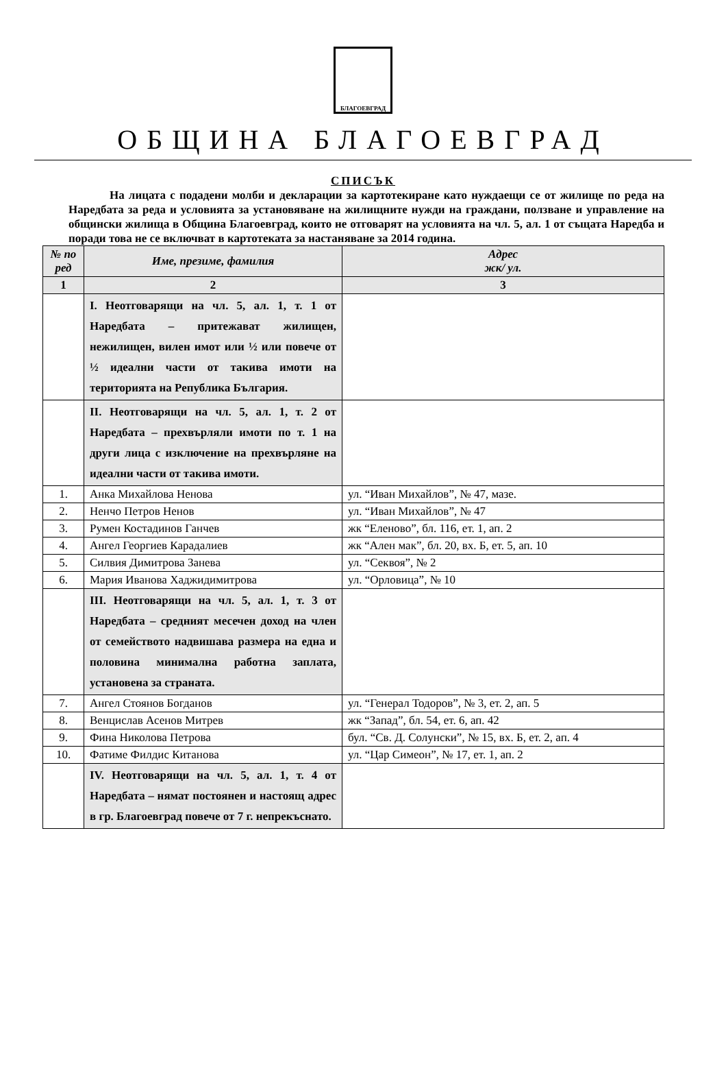БЛАГОЕВГРАД
ОБЩИНА БЛАГОЕВГРАД
СПИСЪК
На лицата с подадени молби и декларации за картотекиране като нуждаещи се от жилище по реда на Наредбата за реда и условията за установяване на жилищните нужди на граждани, ползване и управление на общински жилища в Община Благоевград, които не отговарят на условията на чл. 5, ал. 1 от същата Наредба и поради това не се включват в картотеката за настаняване за 2014 година.
| № по ред | Име, презиме, фамилия | Адрес жк/ ул. |
| --- | --- | --- |
| 1 | 2 | 3 |
| | I. Неотговарящи на чл. 5, ал. 1, т. 1 от Наредбата – притежават жилищен, нежилищен, вилен имот или ½ или повече от ½ идеални части от такива имоти на територията на Република България. | |
| | II. Неотговарящи на чл. 5, ал. 1, т. 2 от Наредбата – прехвърляли имоти по т. 1 на други лица с изключение на прехвърляне на идеални части от такива имоти. | |
| 1. | Анка Михайлова Ненова | ул. “Иван Михайлов”, № 47, мазе. |
| 2. | Ненчо Петров Ненов | ул. “Иван Михайлов”, № 47 |
| 3. | Румен Костадинов Ганчев | жк “Еленово”, бл. 116, ет. 1, ап. 2 |
| 4. | Ангел Георгиев Карадалиев | жк “Ален мак”, бл. 20, вх. Б, ет. 5, ап. 10 |
| 5. | Силвия Димитрова Занева | ул. “Секвоя”, № 2 |
| 6. | Мария Иванова Хаджидимитрова | ул. “Орловица”, № 10 |
| | III. Неотговарящи на чл. 5, ал. 1, т. 3 от Наредбата – средният месечен доход на член от семейството надвишава размера на една и половина минимална работна заплата, установена за страната. | |
| 7. | Ангел Стоянов Богданов | ул. “Генерал Тодоров”, № 3, ет. 2, ап. 5 |
| 8. | Венцислав Асенов Митрев | жк “Запад”, бл. 54, ет. 6, ап. 42 |
| 9. | Фина Николова Петрова | бул. “Св. Д. Солунски”, № 15, вх. Б, ет. 2, ап. 4 |
| 10. | Фатиме Филдис Китанова | ул. “Цар Симеон”, № 17, ет. 1, ап. 2 |
| | IV. Неотговарящи на чл. 5, ал. 1, т. 4 от Наредбата – нямат постоянен и настоящ адрес в гр. Благоевград повече от 7 г. непрекъснато. | |